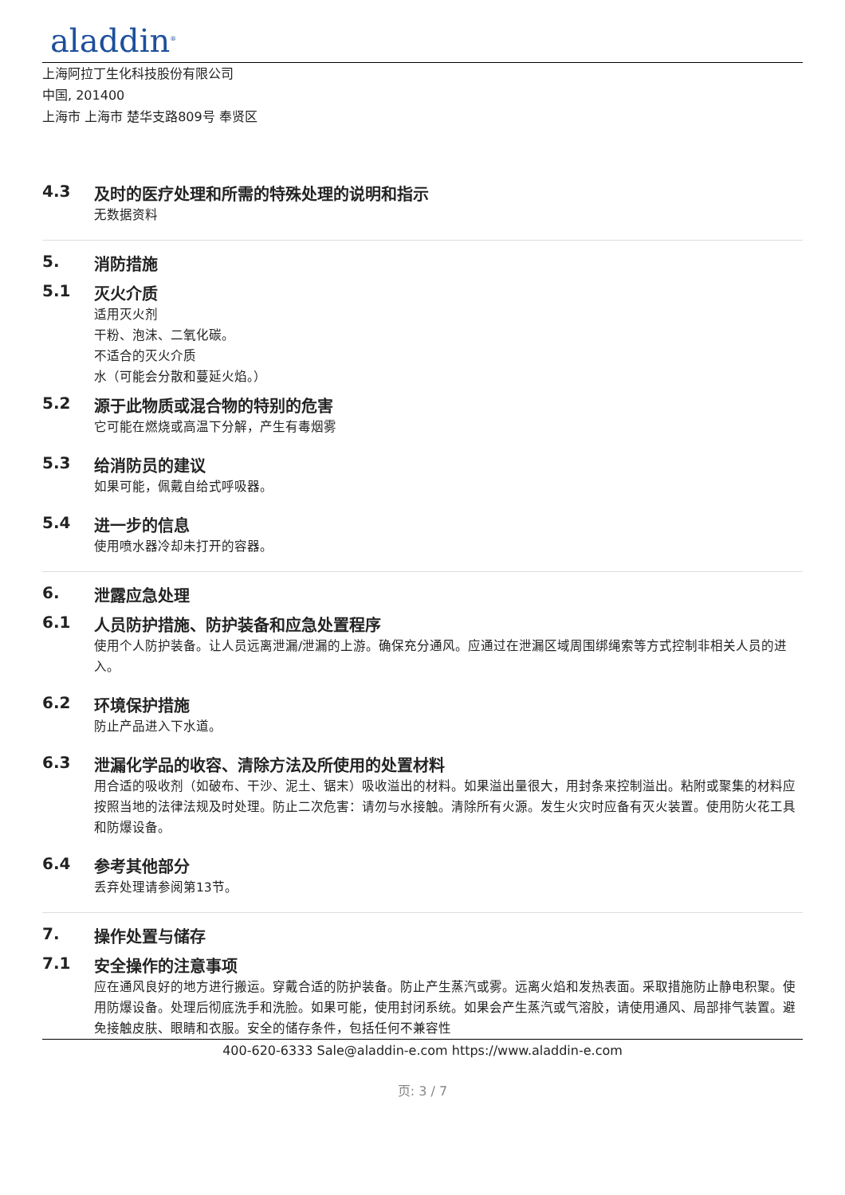aladdin<sup>®</sup>
上海阿拉丁生化科技股份有限公司
中国, 201400
上海市 上海市 楚华支路809号 奉贤区
4.3 及时的医疗处理和所需的特殊处理的说明和指示
无数据资料
5. 消防措施
5.1 灭火介质
适用灭火剂
干粉、泡沫、二氧化碳。
不适合的灭火介质
水（可能会分散和蔓延火焰。）
5.2 源于此物质或混合物的特别的危害
它可能在燃烧或高温下分解，产生有毒烟雾
5.3 给消防员的建议
如果可能，佩戴自给式呼吸器。
5.4 进一步的信息
使用喷水器冷却未打开的容器。
6. 泄露应急处理
6.1 人员防护措施、防护装备和应急处置程序
使用个人防护装备。让人员远离泄漏/泄漏的上游。确保充分通风。应通过在泄漏区域周围绑绳索等方式控制非相关人员的进入。
6.2 环境保护措施
防止产品进入下水道。
6.3 泄漏化学品的收容、清除方法及所使用的处置材料
用合适的吸收剂（如破布、干沙、泥土、锯末）吸收溢出的材料。如果溢出量很大，用封条来控制溢出。粘附或聚集的材料应按照当地的法律法规及时处理。防止二次危害：请勿与水接触。清除所有火源。发生火灾时应备有灭火装置。使用防火花工具和防爆设备。
6.4 参考其他部分
丢弃处理请参阅第13节。
7. 操作处置与储存
7.1 安全操作的注意事项
应在通风良好的地方进行搬运。穿戴合适的防护装备。防止产生蒸汽或雾。远离火焰和发热表面。采取措施防止静电积聚。使用防爆设备。处理后彻底洗手和洗脸。如果可能，使用封闭系统。如果会产生蒸汽或气溶胶，请使用通风、局部排气装置。避免接触皮肤、眼睛和衣服。安全的储存条件，包括任何不兼容性
400-620-6333 Sale@aladdin-e.com https://www.aladdin-e.com
页: 3 / 7